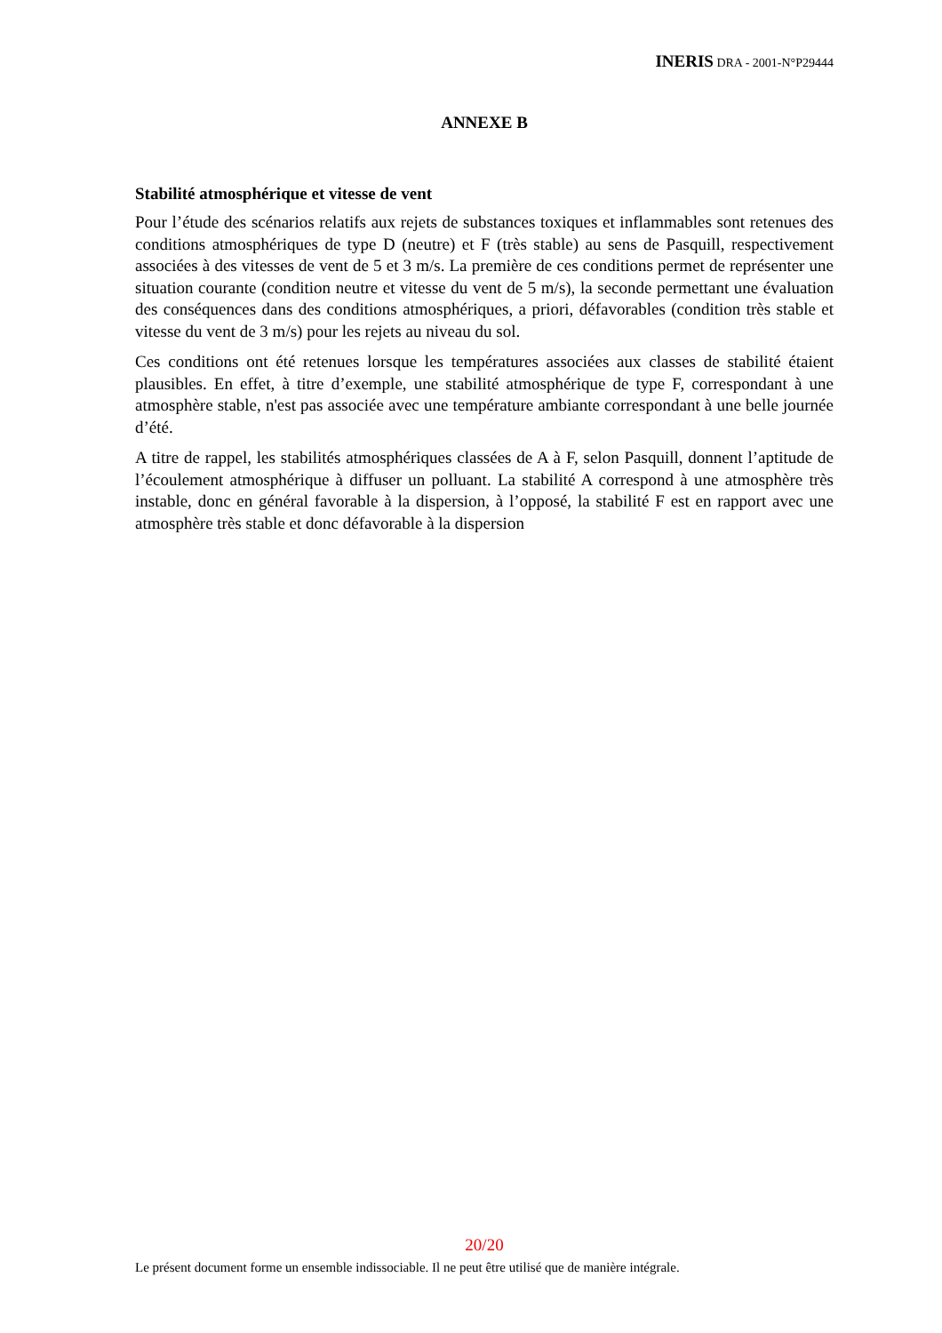INERIS DRA - 2001-N°P29444
ANNEXE B
Stabilité atmosphérique et vitesse de vent
Pour l’étude des scénarios relatifs aux rejets de substances toxiques et inflammables sont retenues des conditions atmosphériques de type D (neutre) et F (très stable) au sens de Pasquill, respectivement associées à des vitesses de vent de 5 et 3 m/s. La première de ces conditions permet de représenter une situation courante (condition neutre et vitesse du vent de 5 m/s), la seconde permettant une évaluation des conséquences dans des conditions atmosphériques, a priori, défavorables (condition très stable et vitesse du vent de 3 m/s) pour les rejets au niveau du sol.
Ces conditions ont été retenues lorsque les températures associées aux classes de stabilité étaient plausibles. En effet, à titre d’exemple, une stabilité atmosphérique de type F, correspondant à une atmosphère stable, n'est pas associée avec une température ambiante correspondant à une belle journée d’été.
A titre de rappel, les stabilités atmosphériques classées de A à F, selon Pasquill, donnent l’aptitude de l’écoulement atmosphérique à diffuser un polluant. La stabilité A correspond à une atmosphère très instable, donc en général favorable à la dispersion, à l’opposé, la stabilité F est en rapport avec une atmosphère très stable et donc défavorable à la dispersion
20/20
Le présent document forme un ensemble indissociable. Il ne peut être utilisé que de manière intégrale.